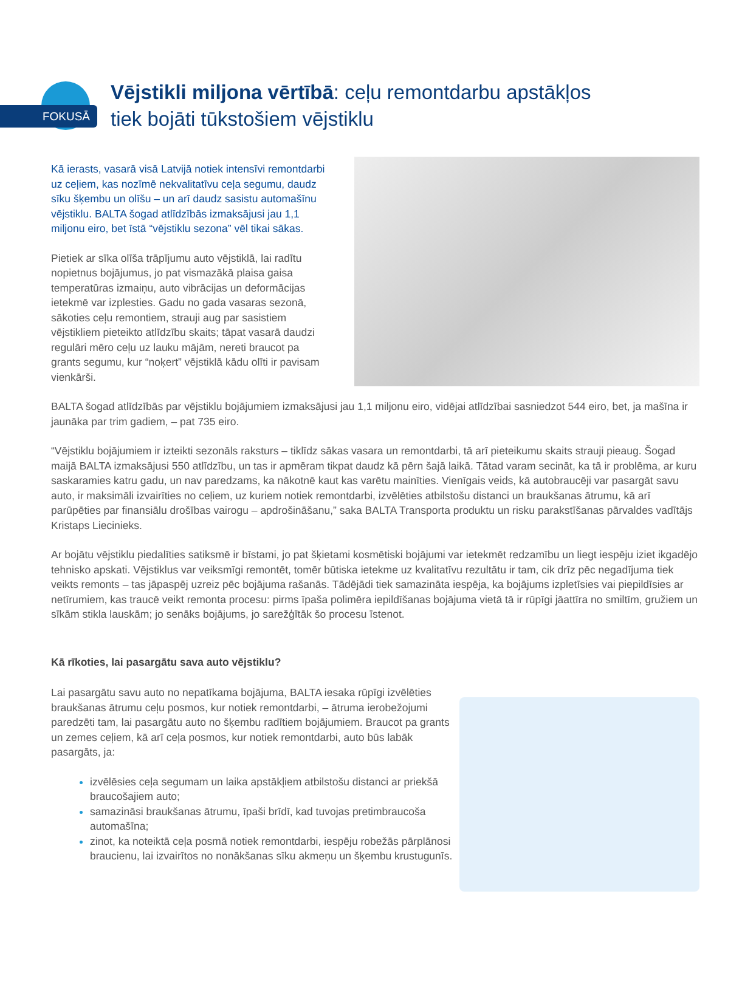FOKUSĀ
Vējstikli miljona vērtībā: ceļu remontdarbu apstākļos
tiek bojāti tūkstošiem vējstiklu
Kā ierasts, vasarā visā Latvijā notiek intensīvi remontdarbi uz ceļiem, kas nozīmē nekvalitatīvu ceļa segumu, daudz sīku šķembu un olīšu – un arī daudz sasistu automašīnu vējstiklu. BALTA šogad atlīdzībās izmaksājusi jau 1,1 miljonu eiro, bet īstā “vējstiklu sezona” vēl tikai sākas.
Pietiek ar sīka olīša trāpījumu auto vējstiklā, lai radītu nopietnus bojājumus, jo pat vismazākā plaisa gaisa temperatūras izmaiņu, auto vibrācijas un deformācijas ietekmē var izplesties. Gadu no gada vasaras sezonā, sākoties ceļu remontiem, strauji aug par sasistiem vējstikliem pieteikto atlīdzību skaits; tāpat vasarā daudzi regulāri mēro ceļu uz lauku mājām, nereti braucot pa grants segumu, kur “noķert” vējstiklā kādu olīti ir pavisam vienkārši.
BALTA šogad atlīdzībās par vējstiklu bojājumiem izmaksājusi jau 1,1 miljonu eiro, vidējai atlīdzībai sasniedzot 544 eiro, bet, ja mašīna ir jaunāka par trim gadiem, – pat 735 eiro.
“Vējstiklu bojājumiem ir izteikti sezonāls raksturs – tiklīdz sākas vasara un remontdarbi, tā arī pieteikumu skaits strauji pieaug. Šogad maijā BALTA izmaksājusi 550 atlīdzību, un tas ir apmēram tikpat daudz kā pērn šajā laikā. Tātad varam secināt, ka tā ir problēma, ar kuru saskaramies katru gadu, un nav paredzams, ka nākotnē kaut kas varētu mainīties. Vienīgais veids, kā autobraucēji var pasargāt savu auto, ir maksimāli izvairīties no ceļiem, uz kuriem notiek remontdarbi, izvēlēties atbilstošu distanci un braukšanas ātrumu, kā arī parūpēties par finansiālu drošības vairogu – apdrošināšanu,” saka BALTA Transporta produktu un risku parakstīšanas pārvaldes vadītājs Kristaps Liecinieks.
Ar bojātu vējstiklu piedalīties satiksmē ir bīstami, jo pat šķietami kosmētiski bojājumi var ietekmēt redzamību un liegt iespēju iziet ikgadējo tehnisko apskati. Vējstiklus var veiksmīgi remontēt, tomēr būtiska ietekme uz kvalitatīvu rezultātu ir tam, cik drīz pēc negadījuma tiek veikts remonts – tas jāpaspēj uzreiz pēc bojājuma rašanās. Tādējādi tiek samazināta iespēja, ka bojājums izpletīsies vai piepildīsies ar netīrumiem, kas traucē veikt remonta procesu: pirms īpaša polimēra iepildīšanas bojājuma vietā tā ir rūpīgi jāattīra no smiltīm, gružiem un sīkām stikla lauskām; jo senāks bojājums, jo sarežģītāk šo procesu īstenot.
Kā rīkoties, lai pasargātu sava auto vējstiklu?
Lai pasargātu savu auto no nepatīkama bojājuma, BALTA iesaka rūpīgi izvēlēties braukšanas ātrumu ceļu posmos, kur notiek remontdarbi, – ātruma ierobežojumi paredzēti tam, lai pasargātu auto no šķembu radītiem bojājumiem. Braucot pa grants un zemes ceļiem, kā arī ceļa posmos, kur notiek remontdarbi, auto būs labāk pasargāts, ja:
izvēlēsies ceļa segumam un laika apstākļiem atbilstošu distanci ar priekšā braucošajiem auto;
samazināsi braukšanas ātrumu, īpaši brīdī, kad tuvojas pretimbraucoša automašīna;
zinot, ka noteiktā ceļa posmā notiek remontdarbi, iespēju robežās pārplānosi braucienu, lai izvairītos no nonākšanas sīku akmeņu un šķembu krustugunīs.